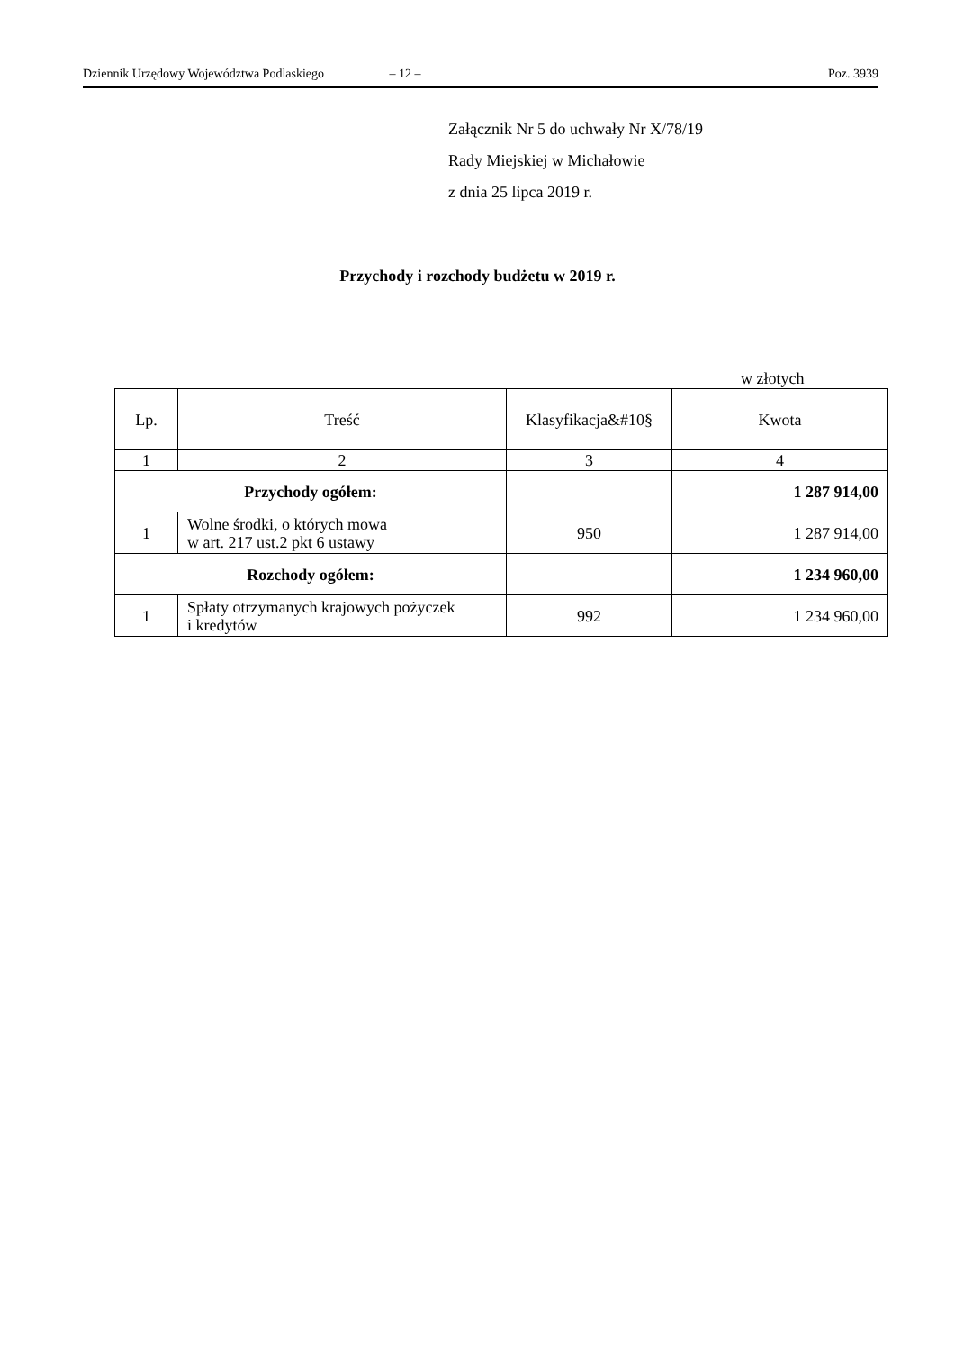Dziennik Urzędowy Województwa Podlaskiego – 12 – Poz. 3939
Załącznik Nr 5 do uchwały Nr X/78/19
Rady Miejskiej w Michałowie
z dnia 25 lipca 2019 r.
Przychody i rozchody budżetu w 2019 r.
w złotych
| Lp. | Treść | Klasyfikacja&#10§ | Kwota |
| --- | --- | --- | --- |
| 1 | 2 | 3 | 4 |
| Przychody ogółem: | | | 1 287 914,00 |
| 1 | Wolne środki, o których mowa w art. 217 ust.2 pkt 6 ustawy | 950 | 1 287 914,00 |
| Rozchody ogółem: | | | 1 234 960,00 |
| 1 | Spłaty otrzymanych krajowych pożyczek i kredytów | 992 | 1 234 960,00 |